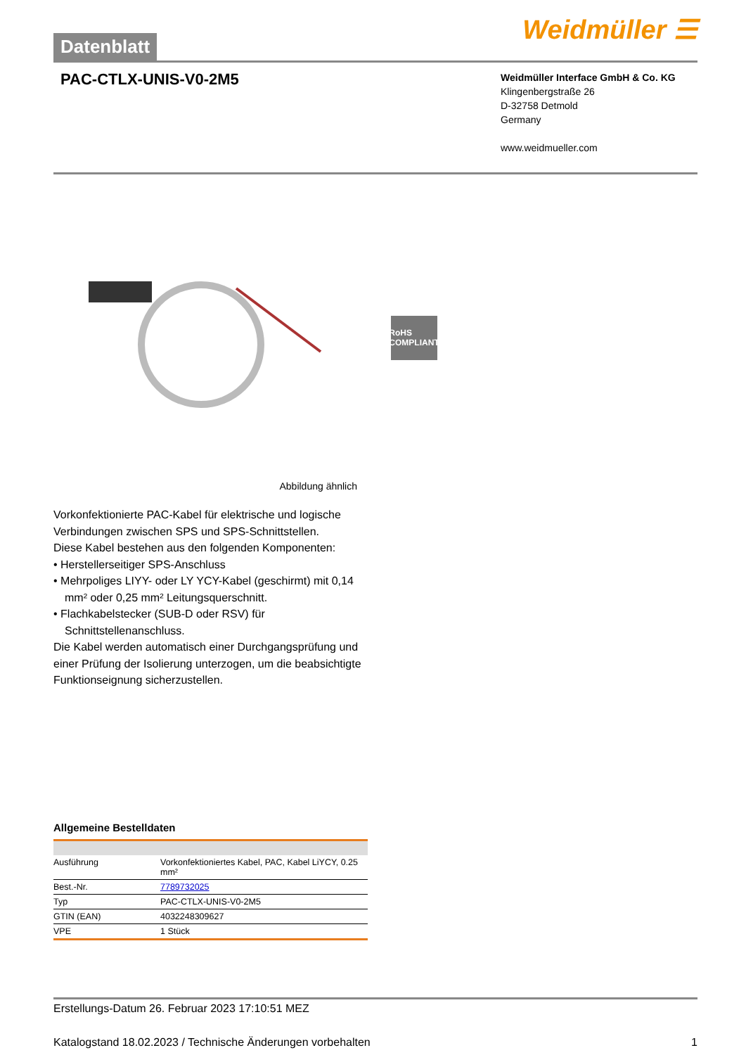Datenblatt
Weidmüller ☰
PAC-CTLX-UNIS-V0-2M5
Weidmüller Interface GmbH & Co. KG
Klingenbergstraße 26
D-32758 Detmold
Germany
www.weidmueller.com
RoHS COMPLIANT
Abbildung ähnlich
Vorkonfektionierte PAC-Kabel für elektrische und logische Verbindungen zwischen SPS und SPS-Schnittstellen.
Diese Kabel bestehen aus den folgenden Komponenten:
• Herstellerseitiger SPS-Anschluss
• Mehrpoliges LIYY- oder LY YCY-Kabel (geschirmt) mit 0,14 mm² oder 0,25 mm² Leitungsquerschnitt.
• Flachkabelstecker (SUB-D oder RSV) für Schnittstellenanschluss.
Die Kabel werden automatisch einer Durchgangsprüfung und einer Prüfung der Isolierung unterzogen, um die beabsichtigte Funktionseignung sicherzustellen.
Allgemeine Bestelldaten
| Ausführung | Vorkonfektioniertes Kabel, PAC, Kabel LiYCY, 0.25 mm² |
| Best.-Nr. | 7789732025 |
| Typ | PAC-CTLX-UNIS-V0-2M5 |
| GTIN (EAN) | 4032248309627 |
| VPE | 1 Stück |
Erstellungs-Datum 26. Februar 2023 17:10:51 MEZ
Katalogstand 18.02.2023 / Technische Änderungen vorbehalten 1